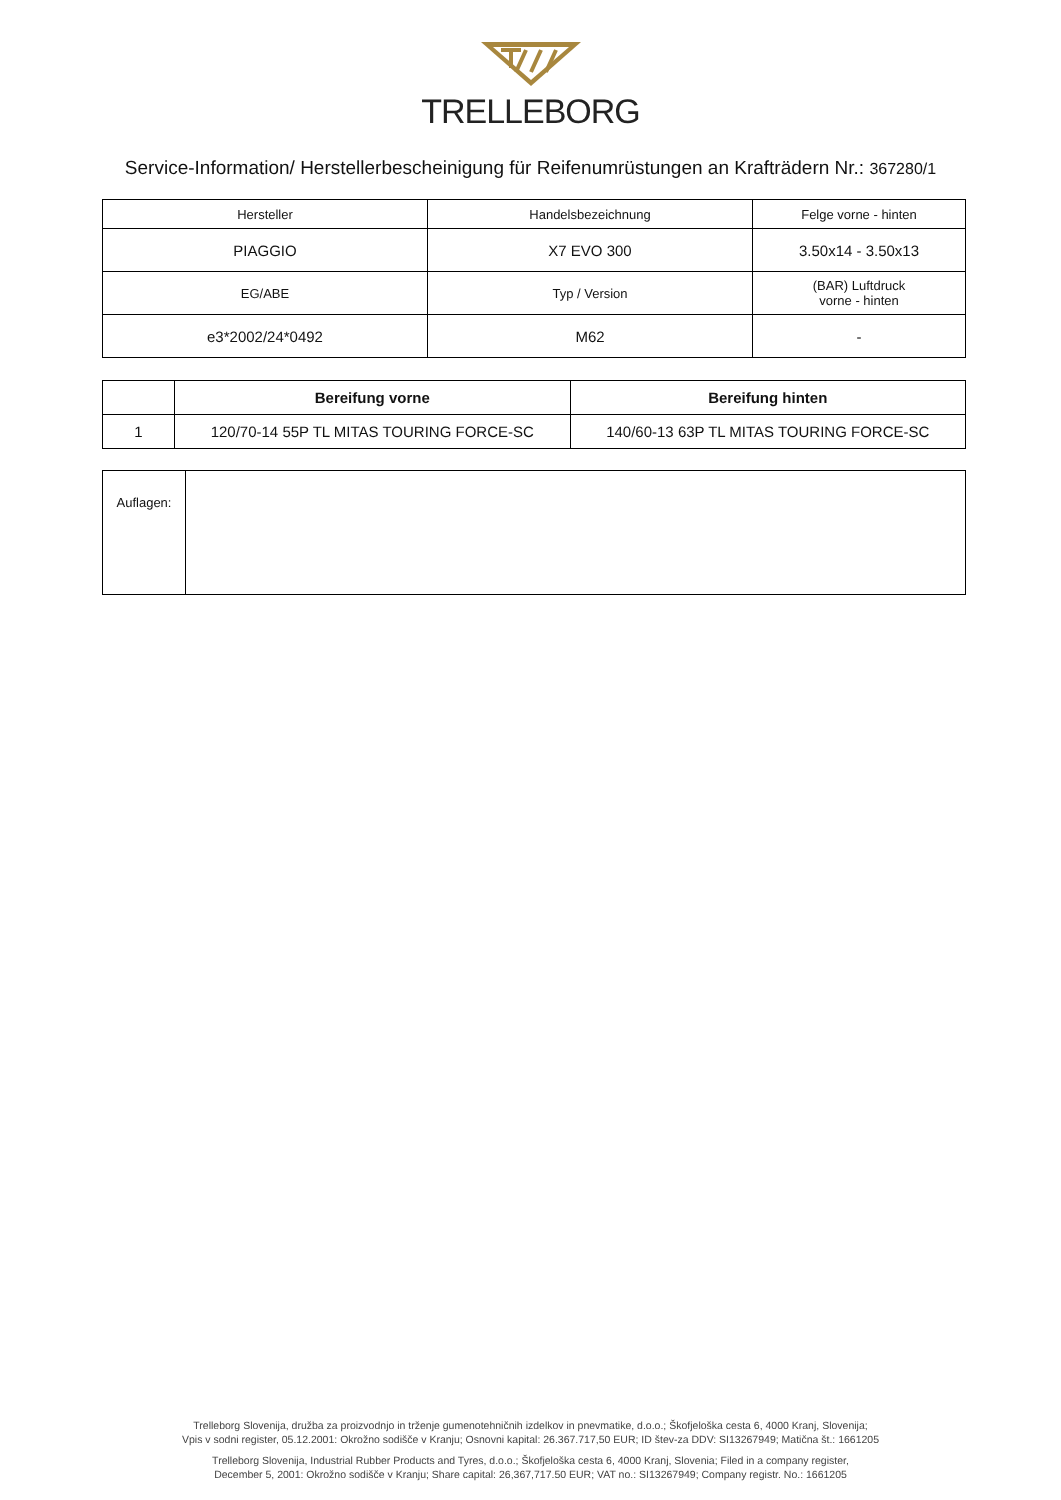TRELLEBORG
Service-Information/ Herstellerbescheinigung für Reifenumrüstungen an Krafträdern Nr.: 367280/1
| Hersteller | Handelsbezeichnung | Felge vorne - hinten |
| PIAGGIO | X7 EVO 300 | 3.50x14 - 3.50x13 |
| EG/ABE | Typ / Version | (BAR) Luftdruck vorne - hinten |
| e3*2002/24*0492 | M62 | - |
| | Bereifung vorne | Bereifung hinten |
| --- | --- | --- |
| 1 | 120/70-14 55P TL MITAS TOURING FORCE-SC | 140/60-13 63P TL MITAS TOURING FORCE-SC |
| Auflagen: | |
Trelleborg Slovenija, družba za proizvodnjo in trženje gumenotehničnih izdelkov in pnevmatike, d.o.o.; Škofjeloška cesta 6, 4000 Kranj, Slovenija;
Vpis v sodni register, 05.12.2001: Okrožno sodišče v Kranju; Osnovni kapital: 26.367.717,50 EUR; ID štev-za DDV: SI13267949; Matična št.: 1661205
Trelleborg Slovenija, Industrial Rubber Products and Tyres, d.o.o.; Škofjeloška cesta 6, 4000 Kranj, Slovenia; Filed in a company register,
December 5, 2001: Okrožno sodišče v Kranju; Share capital: 26,367,717.50 EUR; VAT no.: SI13267949; Company registr. No.: 1661205